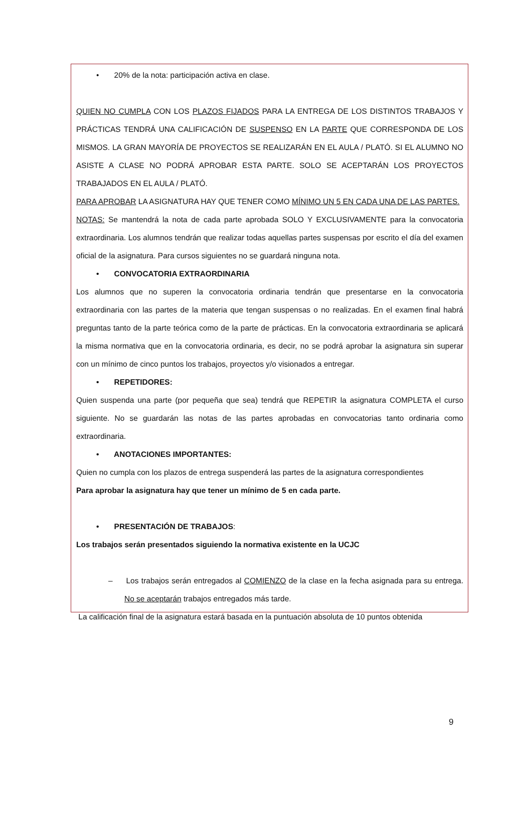• 20% de la nota: participación activa en clase.
QUIEN NO CUMPLA CON LOS PLAZOS FIJADOS PARA LA ENTREGA DE LOS DISTINTOS TRABAJOS Y PRÁCTICAS TENDRÁ UNA CALIFICACIÓN DE SUSPENSO EN LA PARTE QUE CORRESPONDA DE LOS MISMOS. LA GRAN MAYORÍA DE PROYECTOS SE REALIZARÁN EN EL AULA / PLATÓ. SI EL ALUMNO NO ASISTE A CLASE NO PODRÁ APROBAR ESTA PARTE. SOLO SE ACEPTARÁN LOS PROYECTOS TRABAJADOS EN EL AULA / PLATÓ.
PARA APROBAR LA ASIGNATURA HAY QUE TENER COMO MÍNIMO UN 5 EN CADA UNA DE LAS PARTES.
NOTAS: Se mantendrá la nota de cada parte aprobada SOLO Y EXCLUSIVAMENTE para la convocatoria extraordinaria. Los alumnos tendrán que realizar todas aquellas partes suspensas por escrito el día del examen oficial de la asignatura. Para cursos siguientes no se guardará ninguna nota.
• CONVOCATORIA EXTRAORDINARIA
Los alumnos que no superen la convocatoria ordinaria tendrán que presentarse en la convocatoria extraordinaria con las partes de la materia que tengan suspensas o no realizadas. En el examen final habrá preguntas tanto de la parte teórica como de la parte de prácticas. En la convocatoria extraordinaria se aplicará la misma normativa que en la convocatoria ordinaria, es decir, no se podrá aprobar la asignatura sin superar con un mínimo de cinco puntos los trabajos, proyectos y/o visionados a entregar.
• REPETIDORES:
Quien suspenda una parte (por pequeña que sea) tendrá que REPETIR la asignatura COMPLETA el curso siguiente. No se guardarán las notas de las partes aprobadas en convocatorias tanto ordinaria como extraordinaria.
• ANOTACIONES IMPORTANTES:
Quien no cumpla con los plazos de entrega suspenderá las partes de la asignatura correspondientes
Para aprobar la asignatura hay que tener un mínimo de 5 en cada parte.
• PRESENTACIÓN DE TRABAJOS:
Los trabajos serán presentados siguiendo la normativa existente en la UCJC
– Los trabajos serán entregados al COMIENZO de la clase en la fecha asignada para su entrega. No se aceptarán trabajos entregados más tarde.
La calificación final de la asignatura estará basada en la puntuación absoluta de 10 puntos obtenida
9